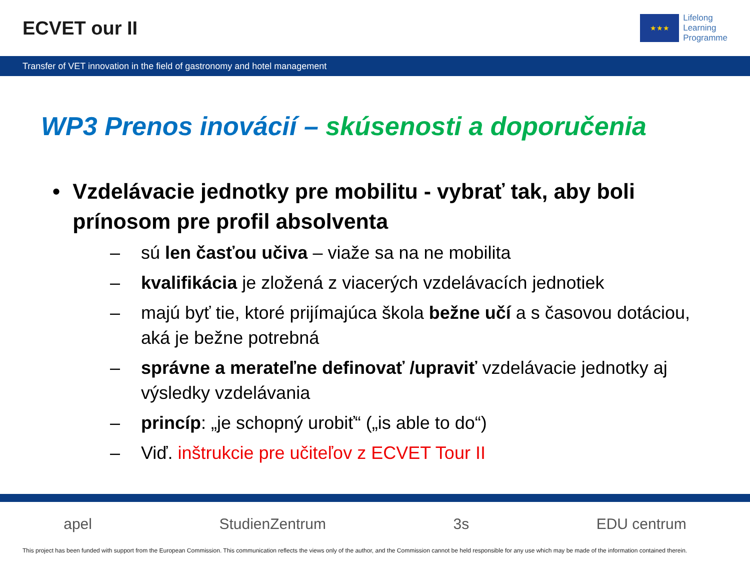ECVET our II
★★★
Lifelong
Learning
Programme
Transfer of VET innovation in the field of gastronomy and hotel management
WP3 Prenos inovácií – skúsenosti a doporučenia
• Vzdelávacie jednotky pre mobilitu - vybrať tak, aby boli prínosom pre profil absolventa
– sú len časťou učiva – viaže sa na ne mobilita
– kvalifikácia je zložená z viacerých vzdelávacích jednotiek
– majú byť tie, ktoré prijímajúca škola bežne učí a s časovou dotáciou, aká je bežne potrebná
– správne a merateľne definovať /upraviť vzdelávacie jednotky aj výsledky vzdelávania
– princíp: „je schopný urobiť“ („is able to do“)
– Viď. inštrukcie pre učiteľov z ECVET Tour II
apel StudienZentrum 3s EDU centrum
This project has been funded with support from the European Commission. This communication reflects the views only of the author, and the Commission cannot be held responsible for any use which may be made of the information contained therein.